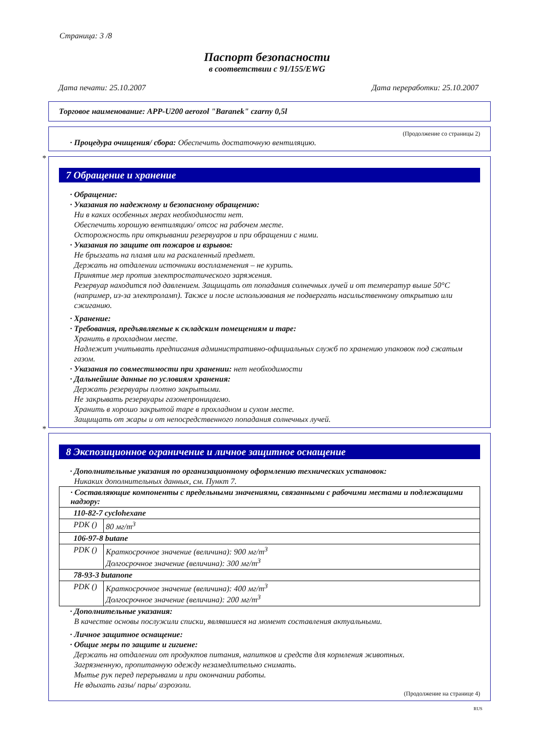Страница: 3 /8
Паспорт безопасности
в соответствии с 91/155/EWG
Дата печати: 25.10.2007 Дата переработки: 25.10.2007
Торговое наименование: APP-U200 aerozol "Baranek" czarny 0,5l
(Продолжение со страницы 2)
· Процедура очищения/ сбора: Обеспечить достаточную вентиляцию.
*
7 Обращение и хранение
· Обращение:
· Указания по надежному и безопасному обращению:
Ни в каких особенных мерах необходимости нет.
Обеспечить хорошую вентиляцию/ отсос на рабочем месте.
Осторожность при открывании резервуаров и при обращении с ними.
· Указания по защите от пожаров и взрывов:
Не брызгать на пламя или на раскаленный предмет.
Держать на отдалении источники воспламенения – не курить.
Принятие мер против электростатического заряжения.
Резервуар находится под давлением. Защищать от попадания солнечных лучей и от температур выше 50°C (например, из-за электроламп). Также и после использования не подвергать насильственному открытию или сжиганию.
· Хранение:
· Требования, предъявляемые к складским помещениям и таре:
Хранить в прохладном месте.
Надлежит учитывать предписания административно-официальных служб по хранению упаковок под сжатым газом.
· Указания по совместимости при хранении: нет необходимости
· Дальнейшие данные по условиям хранения:
Держать резервуары плотно закрытыми.
Не закрывать резервуары газонепроницаемо.
Хранить в хорошо закрытой таре в прохладном и сухом месте.
Защищать от жары и от непосредственного попадания солнечных лучей.
*
8 Экспозиционное ограничение и личное защитное оснащение
· Дополнительные указания по организационному оформлению технических установок:
Никаких дополнительных данных, см. Пункт 7.
| · Составляющие компоненты с предельными значениями, связанными с рабочими местами и подлежащими надзору: | |
| 110-82-7 cyclohexane | |
| PDK () | 80 мг/m<sup>3</sup> |
| 106-97-8 butane | |
| PDK () | Краткосрочное значение (величина): 900 мг/m<sup>3</sup> Долгосрочное значение (величина): 300 мг/m<sup>3</sup> |
| 78-93-3 butanone | |
| PDK () | Краткосрочное значение (величина): 400 мг/m<sup>3</sup> Долгосрочное значение (величина): 200 мг/m<sup>3</sup> |
· Дополнительные указания:
В качестве основы послужили списки, являвшиеся на момент составления актуальными.
· Личное защитное оснащение:
· Общие меры по защите и гигиене:
Держать на отдалении от продуктов питания, напитков и средств для кормления животных.
Загрязненную, пропитанную одежду незамедлительно снимать.
Мытье рук перед перерывами и при окончании работы.
Не вдыхать газы/ пары/ аэрозоли.
(Продолжение на странице 4)
RUS